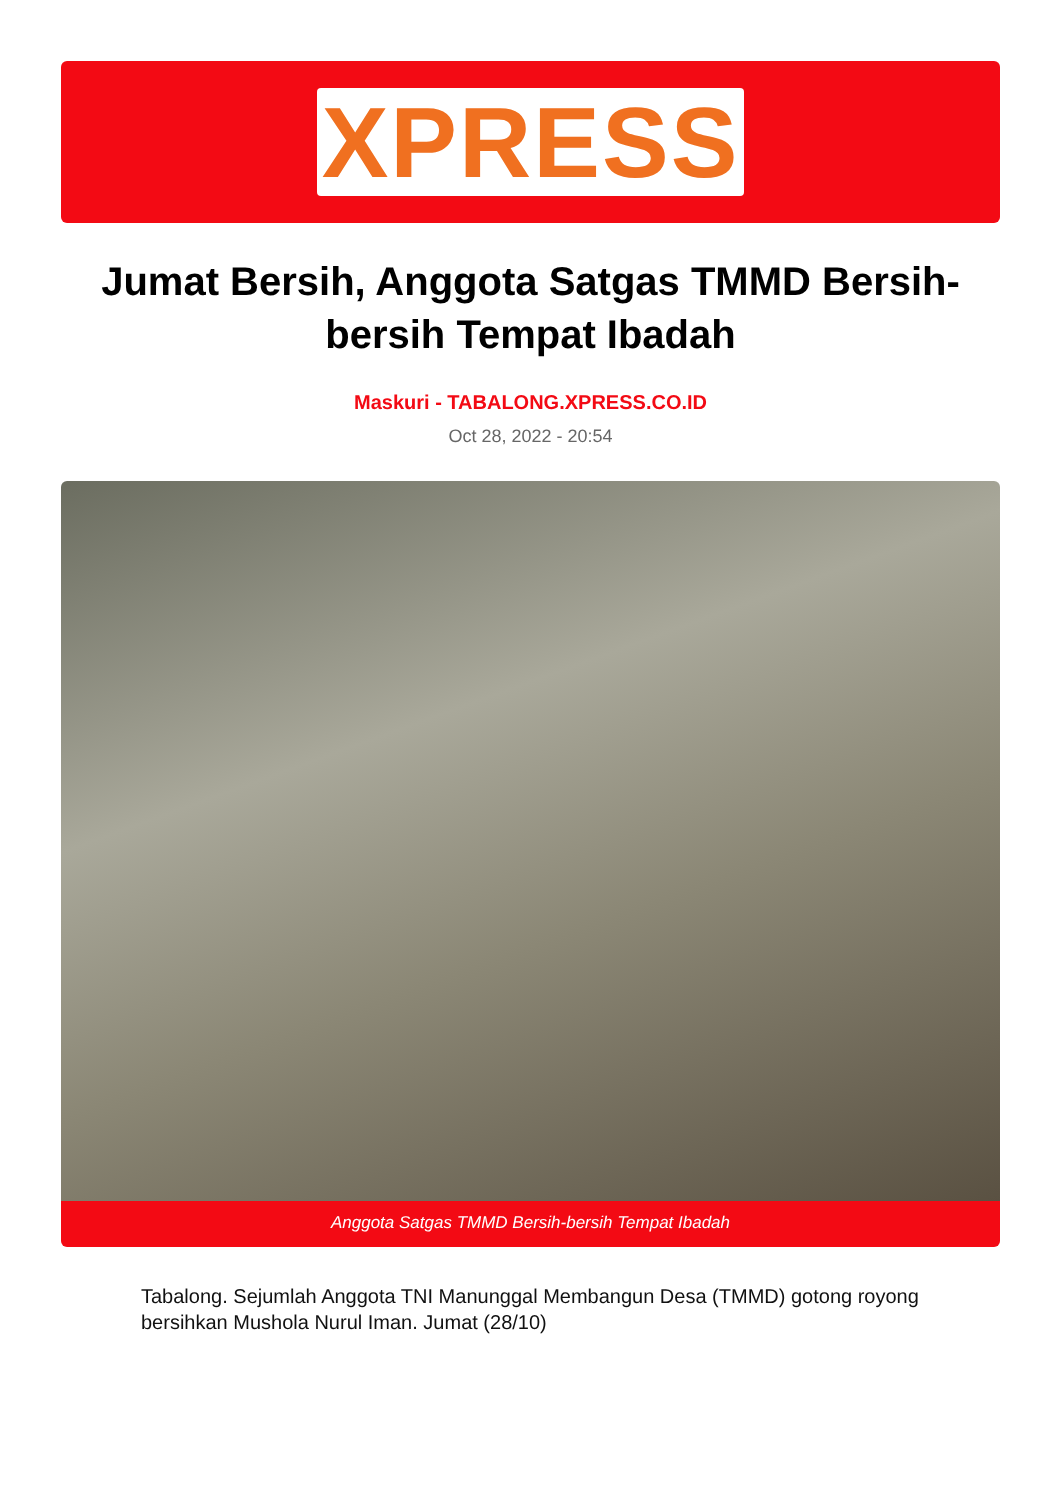XPRESS
Jumat Bersih, Anggota Satgas TMMD Bersih-bersih Tempat Ibadah
Maskuri - TABALONG.XPRESS.CO.ID
Oct 28, 2022 - 20:54
Anggota Satgas TMMD Bersih-bersih Tempat Ibadah
Tabalong. Sejumlah Anggota TNI Manunggal Membangun Desa (TMMD) gotong royong bersihkan Mushola Nurul Iman. Jumat (28/10)